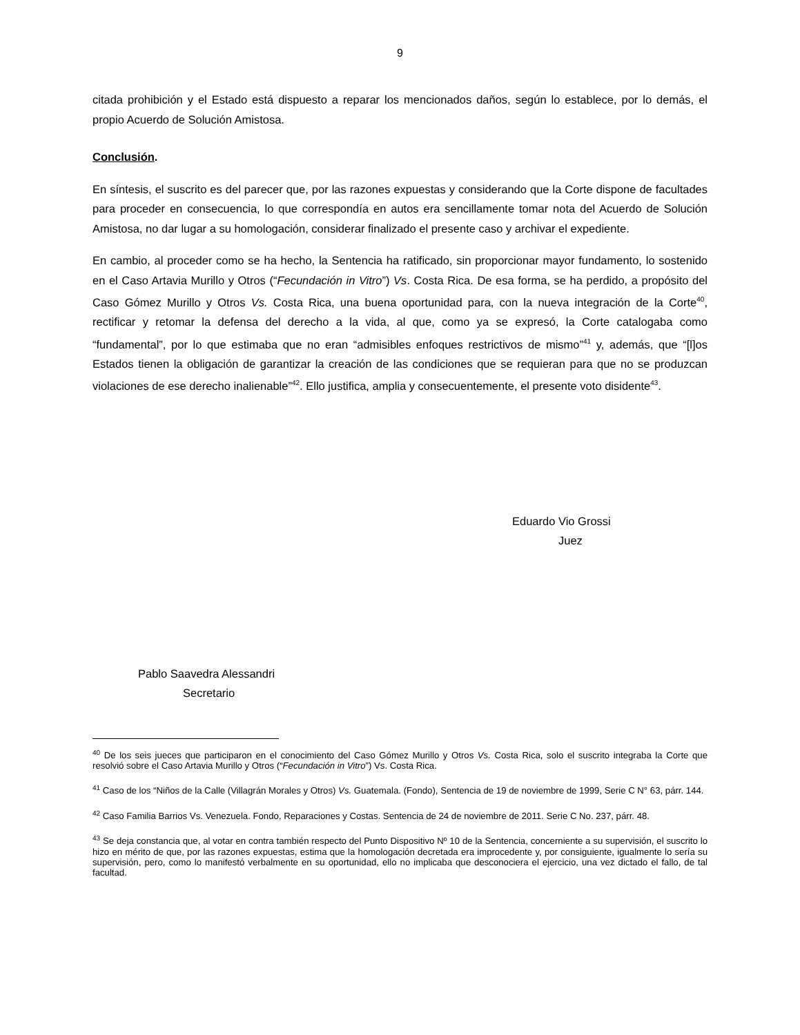9
citada prohibición y el Estado está dispuesto a reparar los mencionados daños, según lo establece, por lo demás, el propio Acuerdo de Solución Amistosa.
Conclusión.
En síntesis, el suscrito es del parecer que, por las razones expuestas y considerando que la Corte dispone de facultades para proceder en consecuencia, lo que correspondía en autos era sencillamente tomar nota del Acuerdo de Solución Amistosa, no dar lugar a su homologación, considerar finalizado el presente caso y archivar el expediente.
En cambio, al proceder como se ha hecho, la Sentencia ha ratificado, sin proporcionar mayor fundamento, lo sostenido en el Caso Artavia Murillo y Otros (“Fecundación in Vitro”) Vs. Costa Rica. De esa forma, se ha perdido, a propósito del Caso Gómez Murillo y Otros Vs. Costa Rica, una buena oportunidad para, con la nueva integración de la Corte<sup>40</sup>, rectificar y retomar la defensa del derecho a la vida, al que, como ya se expresó, la Corte catalogaba como “fundamental”, por lo que estimaba que no eran “admisibles enfoques restrictivos de mismo”<sup>41</sup> y, además, que “[l]os Estados tienen la obligación de garantizar la creación de las condiciones que se requieran para que no se produzcan violaciones de ese derecho inalienable”<sup>42</sup>. Ello justifica, amplia y consecuentemente, el presente voto disidente<sup>43</sup>.
Eduardo Vio Grossi
Juez
Pablo Saavedra Alessandri
Secretario
<sup>40</sup> De los seis jueces que participaron en el conocimiento del Caso Gómez Murillo y Otros Vs. Costa Rica, solo el suscrito integraba la Corte que resolvió sobre el Caso Artavia Murillo y Otros (“Fecundación in Vitro”) Vs. Costa Rica.
<sup>41</sup> Caso de los “Niños de la Calle (Villagrán Morales y Otros) Vs. Guatemala. (Fondo), Sentencia de 19 de noviembre de 1999, Serie C N° 63, párr. 144.
<sup>42</sup> Caso Familia Barrios Vs. Venezuela. Fondo, Reparaciones y Costas. Sentencia de 24 de noviembre de 2011. Serie C No. 237, párr. 48.
<sup>43</sup> Se deja constancia que, al votar en contra también respecto del Punto Dispositivo Nº 10 de la Sentencia, concerniente a su supervisión, el suscrito lo hizo en mérito de que, por las razones expuestas, estima que la homologación decretada era improcedente y, por consiguiente, igualmente lo sería su supervisión, pero, como lo manifestó verbalmente en su oportunidad, ello no implicaba que desconociera el ejercicio, una vez dictado el fallo, de tal facultad.